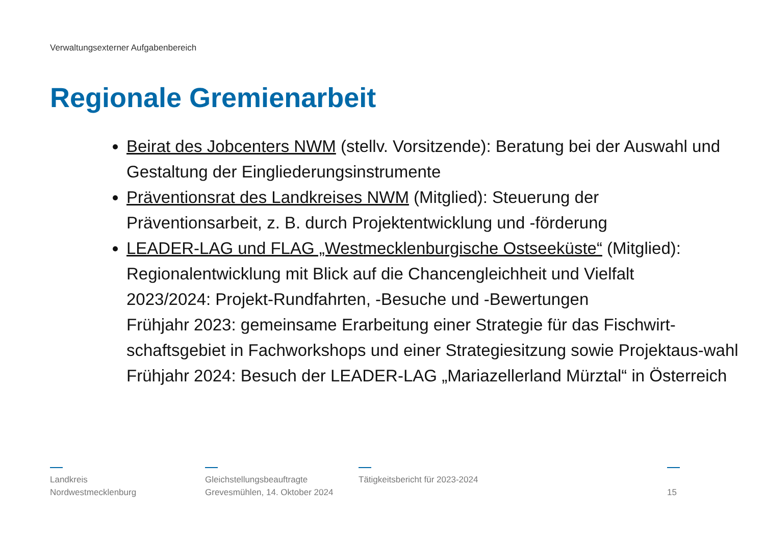Verwaltungsexterner Aufgabenbereich
Regionale Gremienarbeit
Beirat des Jobcenters NWM (stellv. Vorsitzende): Beratung bei der Auswahl und Gestaltung der Eingliederungsinstrumente
Präventionsrat des Landkreises NWM (Mitglied): Steuerung der Präventionsarbeit, z. B. durch Projektentwicklung und -förderung
LEADER-LAG und FLAG „Westmecklenburgische Ostseeküste“ (Mitglied): Regionalentwicklung mit Blick auf die Chancengleichheit und Vielfalt
2023/2024: Projekt-Rundfahrten, -Besuche und -Bewertungen
Frühjahr 2023: gemeinsame Erarbeitung einer Strategie für das Fischwirt-schaftsgebiet in Fachworkshops und einer Strategiesitzung sowie Projektaus-wahl
Frühjahr 2024: Besuch der LEADER-LAG „Mariazellerland Mürztal“ in Österreich
Landkreis
Nordwestmecklenburg
Gleichstellungsbeauftragte
Grevesmühlen, 14. Oktober 2024
Tätigkeitsbericht für 2023-2024
15